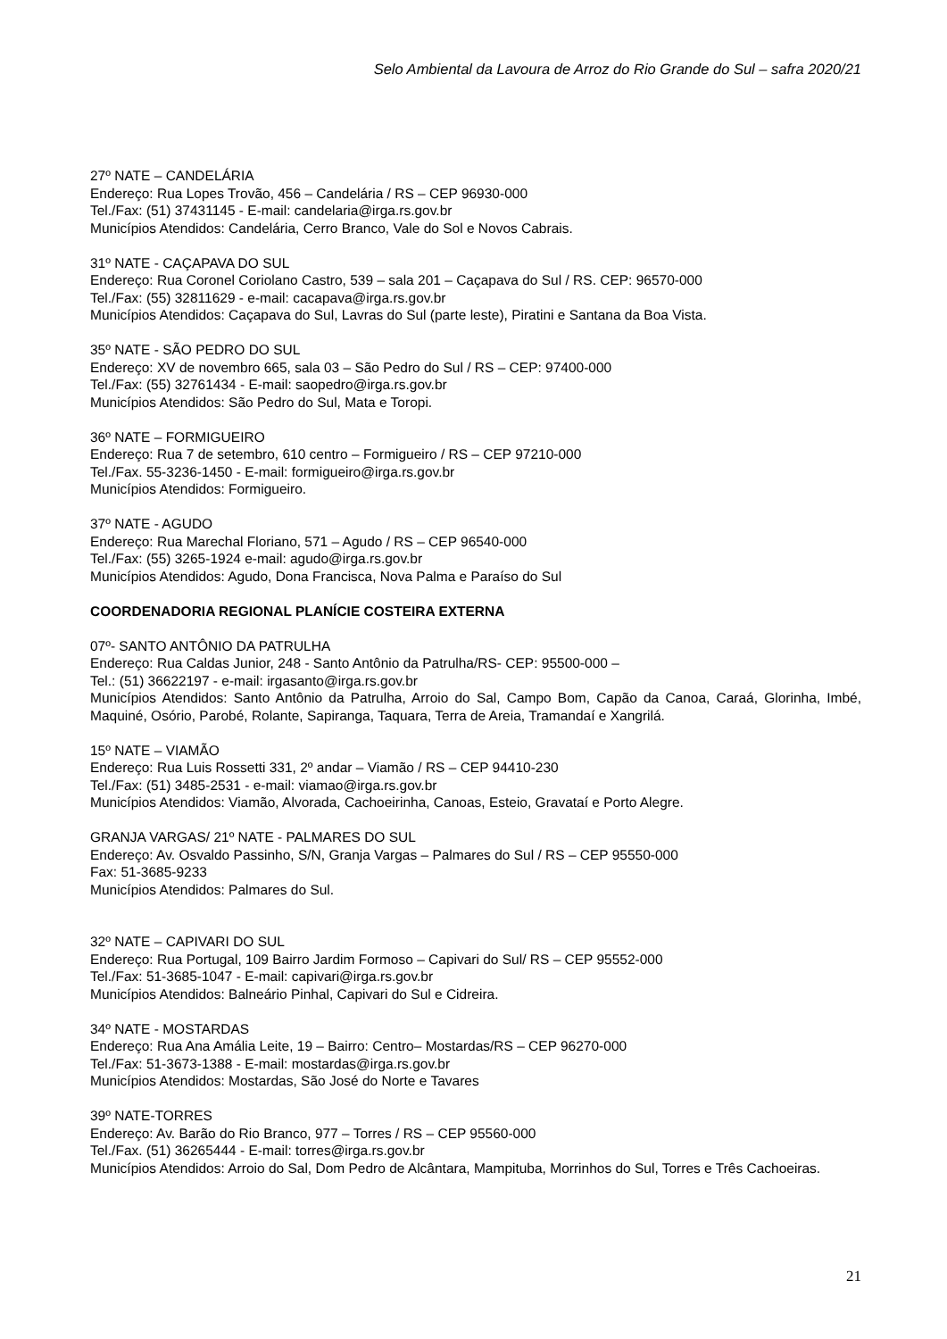Selo Ambiental da Lavoura de Arroz do Rio Grande do Sul – safra 2020/21
27º NATE – CANDELÁRIA
Endereço: Rua Lopes Trovão, 456 – Candelária / RS – CEP 96930-000
Tel./Fax: (51) 37431145 - E-mail: candelaria@irga.rs.gov.br
Municípios Atendidos: Candelária, Cerro Branco, Vale do Sol e Novos Cabrais.
31º NATE - CAÇAPAVA DO SUL
Endereço: Rua Coronel Coriolano Castro, 539 – sala 201 – Caçapava do Sul / RS. CEP: 96570-000
Tel./Fax: (55) 32811629 - e-mail: cacapava@irga.rs.gov.br
Municípios Atendidos: Caçapava do Sul, Lavras do Sul (parte leste), Piratini e Santana da Boa Vista.
35º NATE - SÃO PEDRO DO SUL
Endereço: XV de novembro 665, sala 03 – São Pedro do Sul / RS – CEP: 97400-000
Tel./Fax: (55) 32761434 - E-mail: saopedro@irga.rs.gov.br
Municípios Atendidos: São Pedro do Sul, Mata e Toropi.
36º NATE – FORMIGUEIRO
Endereço: Rua 7 de setembro, 610 centro – Formigueiro / RS – CEP 97210-000
Tel./Fax. 55-3236-1450 - E-mail: formigueiro@irga.rs.gov.br
Municípios Atendidos: Formigueiro.
37º NATE - AGUDO
Endereço: Rua Marechal Floriano, 571 – Agudo / RS – CEP 96540-000
Tel./Fax: (55) 3265-1924 e-mail: agudo@irga.rs.gov.br
Municípios Atendidos: Agudo, Dona Francisca, Nova Palma e Paraíso do Sul
COORDENADORIA REGIONAL PLANÍCIE COSTEIRA EXTERNA
07º- SANTO ANTÔNIO DA PATRULHA
Endereço: Rua Caldas Junior, 248 - Santo Antônio da Patrulha/RS- CEP: 95500-000 –
Tel.: (51) 36622197 - e-mail: irgasanto@irga.rs.gov.br
Municípios Atendidos: Santo Antônio da Patrulha, Arroio do Sal, Campo Bom, Capão da Canoa, Caraá, Glorinha, Imbé, Maquiné, Osório, Parobé, Rolante, Sapiranga, Taquara, Terra de Areia, Tramandaí e Xangrilá.
15º NATE – VIAMÃO
Endereço: Rua Luis Rossetti 331, 2º andar – Viamão / RS – CEP 94410-230
Tel./Fax: (51) 3485-2531 - e-mail: viamao@irga.rs.gov.br
Municípios Atendidos: Viamão, Alvorada, Cachoeirinha, Canoas, Esteio, Gravataí e Porto Alegre.
GRANJA VARGAS/ 21º NATE - PALMARES DO SUL
Endereço: Av. Osvaldo Passinho, S/N, Granja Vargas – Palmares do Sul / RS – CEP 95550-000
Fax: 51-3685-9233
Municípios Atendidos: Palmares do Sul.
32º NATE – CAPIVARI DO SUL
Endereço: Rua Portugal, 109 Bairro Jardim Formoso – Capivari do Sul/ RS – CEP 95552-000
Tel./Fax: 51-3685-1047 - E-mail: capivari@irga.rs.gov.br
Municípios Atendidos: Balneário Pinhal, Capivari do Sul e Cidreira.
34º NATE - MOSTARDAS
Endereço: Rua Ana Amália Leite, 19 – Bairro: Centro– Mostardas/RS – CEP 96270-000
Tel./Fax: 51-3673-1388 - E-mail: mostardas@irga.rs.gov.br
Municípios Atendidos: Mostardas, São José do Norte e Tavares
39º NATE-TORRES
Endereço: Av. Barão do Rio Branco, 977 – Torres / RS – CEP 95560-000
Tel./Fax. (51) 36265444 - E-mail: torres@irga.rs.gov.br
Municípios Atendidos: Arroio do Sal, Dom Pedro de Alcântara, Mampituba, Morrinhos do Sul, Torres e Três Cachoeiras.
21